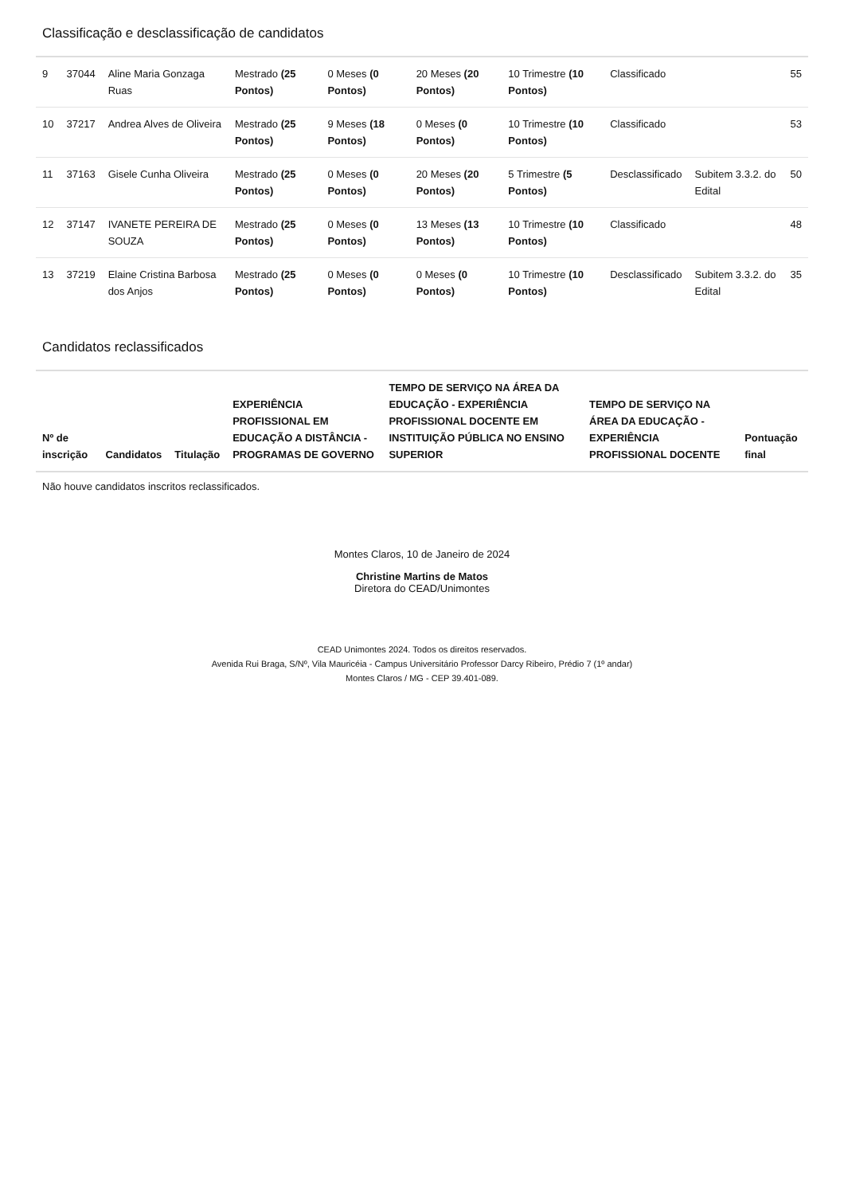Classificação e desclassificação de candidatos
| 9 | 37044 | Aline Maria Gonzaga Ruas | Mestrado (25 Pontos) | 0 Meses (0 Pontos) | 20 Meses (20 Pontos) | 10 Trimestre (10 Pontos) | Classificado | | 55 |
| 10 | 37217 | Andrea Alves de Oliveira | Mestrado (25 Pontos) | 9 Meses (18 Pontos) | 0 Meses (0 Pontos) | 10 Trimestre (10 Pontos) | Classificado | | 53 |
| 11 | 37163 | Gisele Cunha Oliveira | Mestrado (25 Pontos) | 0 Meses (0 Pontos) | 20 Meses (20 Pontos) | 5 Trimestre (5 Pontos) | Desclassificado | Subitem 3.3.2. do Edital | 50 |
| 12 | 37147 | IVANETE PEREIRA DE SOUZA | Mestrado (25 Pontos) | 0 Meses (0 Pontos) | 13 Meses (13 Pontos) | 10 Trimestre (10 Pontos) | Classificado | | 48 |
| 13 | 37219 | Elaine Cristina Barbosa dos Anjos | Mestrado (25 Pontos) | 0 Meses (0 Pontos) | 0 Meses (0 Pontos) | 10 Trimestre (10 Pontos) | Desclassificado | Subitem 3.3.2. do Edital | 35 |
Candidatos reclassificados
| Nº de inscrição | Candidatos | Titulação | EXPERIÊNCIA PROFISSIONAL EM EDUCAÇÃO A DISTÂNCIA - PROGRAMAS DE GOVERNO | TEMPO DE SERVIÇO NA ÁREA DA EDUCAÇÃO - EXPERIÊNCIA PROFISSIONAL DOCENTE EM INSTITUIÇÃO PÚBLICA NO ENSINO SUPERIOR | TEMPO DE SERVIÇO NA ÁREA DA EDUCAÇÃO - EXPERIÊNCIA PROFISSIONAL DOCENTE | Pontuação final |
| --- | --- | --- | --- | --- | --- | --- |
Não houve candidatos inscritos reclassificados.
Montes Claros, 10 de Janeiro de 2024
Christine Martins de Matos
Diretora do CEAD/Unimontes
CEAD Unimontes 2024. Todos os direitos reservados.
Avenida Rui Braga, S/Nº, Vila Mauricéia - Campus Universitário Professor Darcy Ribeiro, Prédio 7 (1º andar)
Montes Claros / MG - CEP 39.401-089.